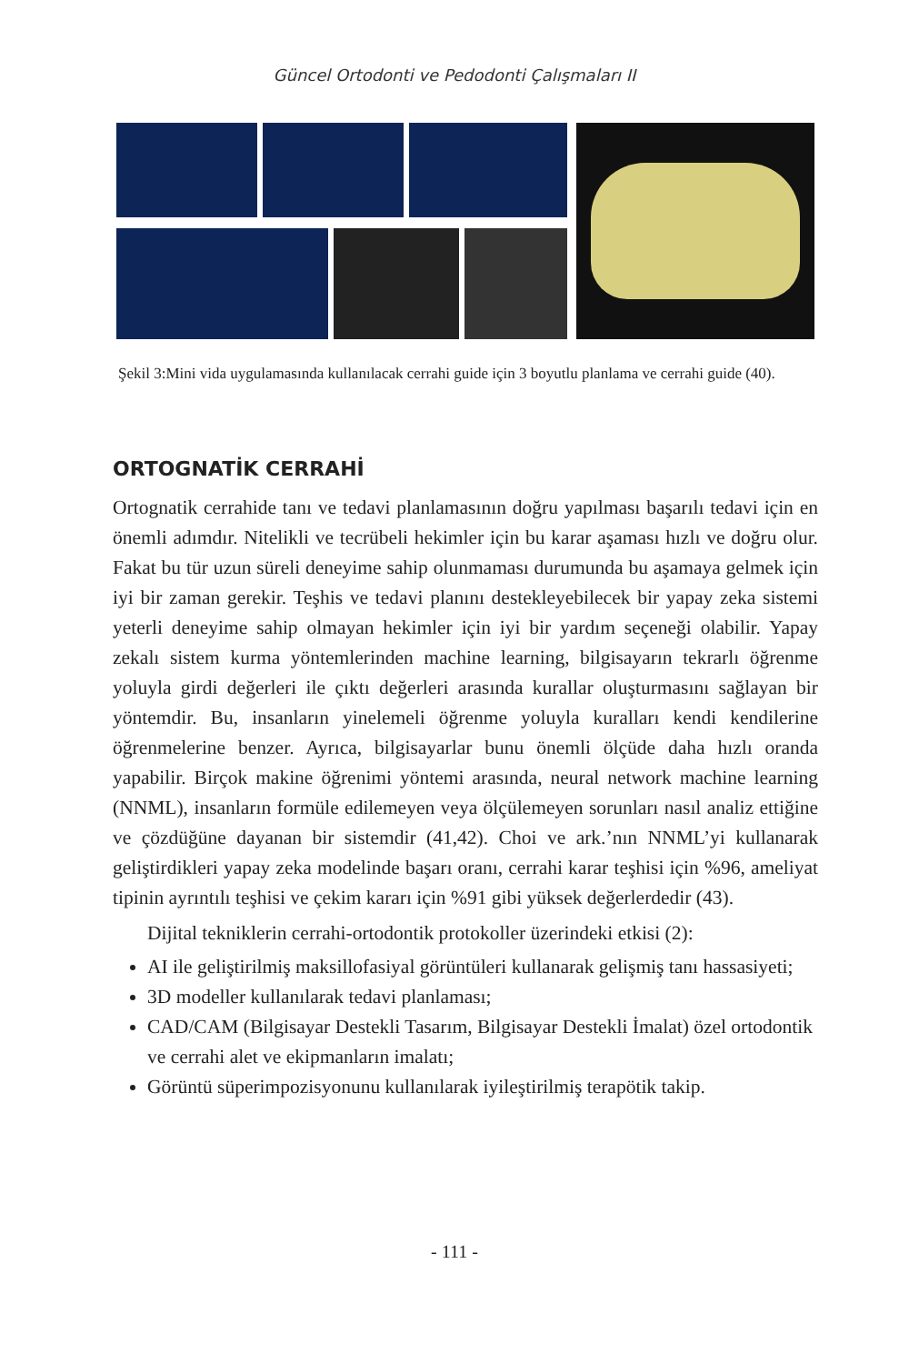Güncel Ortodonti ve Pedodonti Çalışmaları II
Şekil 3:Mini vida uygulamasında kullanılacak cerrahi guide için 3 boyutlu planlama ve cerrahi guide (40).
ORTOGNATİK CERRAHİ
Ortognatik cerrahide tanı ve tedavi planlamasının doğru yapılması başarılı tedavi için en önemli adımdır. Nitelikli ve tecrübeli hekimler için bu karar aşaması hızlı ve doğru olur. Fakat bu tür uzun süreli deneyime sahip olunmaması durumunda bu aşamaya gelmek için iyi bir zaman gerekir. Teşhis ve tedavi planını destekle­yebilecek bir yapay zeka sistemi yeterli deneyime sahip olmayan hekimler için iyi bir yardım seçeneği olabilir. Yapay zekalı sistem kurma yöntemlerinden machine learning, bilgisayarın tekrarlı öğrenme yoluyla girdi değerleri ile çıktı değerleri arasında kurallar oluşturmasını sağlayan bir yöntemdir. Bu, insanların yinelemeli öğrenme yoluyla kuralları kendi kendilerine öğrenmelerine benzer. Ayrıca, bilgi­sayarlar bunu önemli ölçüde daha hızlı oranda yapabilir. Birçok makine öğrenimi yöntemi arasında, neural network machine learning (NNML), insanların formüle edilemeyen veya ölçülemeyen sorunları nasıl analiz ettiğine ve çözdüğüne daya­nan bir sistemdir (41,42). Choi ve ark.’nın NNML’yi kullanarak geliştirdikleri ya­pay zeka modelinde başarı oranı, cerrahi karar teşhisi için %96, ameliyat tipinin ayrıntılı teşhisi ve çekim kararı için %91 gibi yüksek değerlerdedir (43).
Dijital tekniklerin cerrahi-ortodontik protokoller üzerindeki etkisi (2):
AI ile geliştirilmiş maksillofasiyal görüntüleri kullanarak gelişmiş tanı hassa­siyeti;
3D modeller kullanılarak tedavi planlaması;
CAD/CAM (Bilgisayar Destekli Tasarım, Bilgisayar Destekli İmalat) özel or­todontik ve cerrahi alet ve ekipmanların imalatı;
Görüntü süperimpozisyonunu kullanılarak iyileştirilmiş terapötik takip.
- 111 -